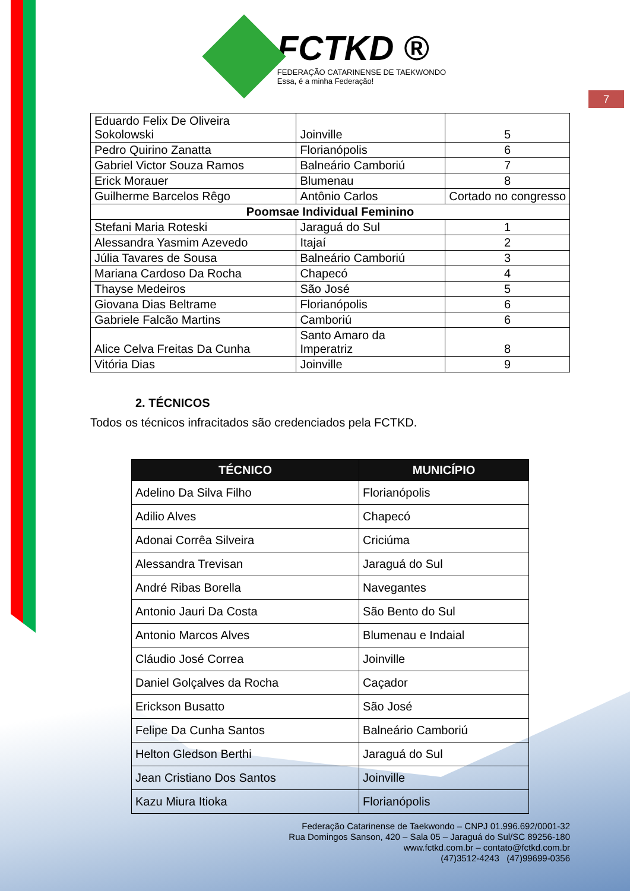7
FCTKD ®
FEDERAÇÃO CATARINENSE DE TAEKWONDO
Essa, é a minha Federação!
| Eduardo Felix De Oliveira Sokolowski | Joinville | 5 |
| Pedro Quirino Zanatta | Florianópolis | 6 |
| Gabriel Victor Souza Ramos | Balneário Camboriú | 7 |
| Erick Morauer | Blumenau | 8 |
| Guilherme Barcelos Rêgo | Antônio Carlos | Cortado no congresso |
| Poomsae Individual Feminino | | |
| Stefani Maria Roteski | Jaraguá do Sul | 1 |
| Alessandra Yasmim Azevedo | Itajaí | 2 |
| Júlia Tavares de Sousa | Balneário Camboriú | 3 |
| Mariana Cardoso Da Rocha | Chapecó | 4 |
| Thayse Medeiros | São José | 5 |
| Giovana Dias Beltrame | Florianópolis | 6 |
| Gabriele Falcão Martins | Camboriú | 6 |
| Alice Celva Freitas Da Cunha | Santo Amaro da Imperatriz | 8 |
| Vitória Dias | Joinville | 9 |
2. TÉCNICOS
Todos os técnicos infracitados são credenciados pela FCTKD.
| TÉCNICO | MUNICÍPIO |
| --- | --- |
| Adelino Da Silva Filho | Florianópolis |
| Adilio Alves | Chapecó |
| Adonai Corrêa Silveira | Criciúma |
| Alessandra Trevisan | Jaraguá do Sul |
| André Ribas Borella | Navegantes |
| Antonio Jauri Da Costa | São Bento do Sul |
| Antonio Marcos Alves | Blumenau e Indaial |
| Cláudio José Correa | Joinville |
| Daniel Golçalves da Rocha | Caçador |
| Erickson Busatto | São José |
| Felipe Da Cunha Santos | Balneário Camboriú |
| Helton Gledson Berthi | Jaraguá do Sul |
| Jean Cristiano Dos Santos | Joinville |
| Kazu Miura Itioka | Florianópolis |
Federação Catarinense de Taekwondo – CNPJ 01.996.692/0001-32
Rua Domingos Sanson, 420 – Sala 05 – Jaraguá do Sul/SC 89256-180
www.fctkd.com.br – contato@fctkd.com.br
(47)3512-4243 (47)99699-0356